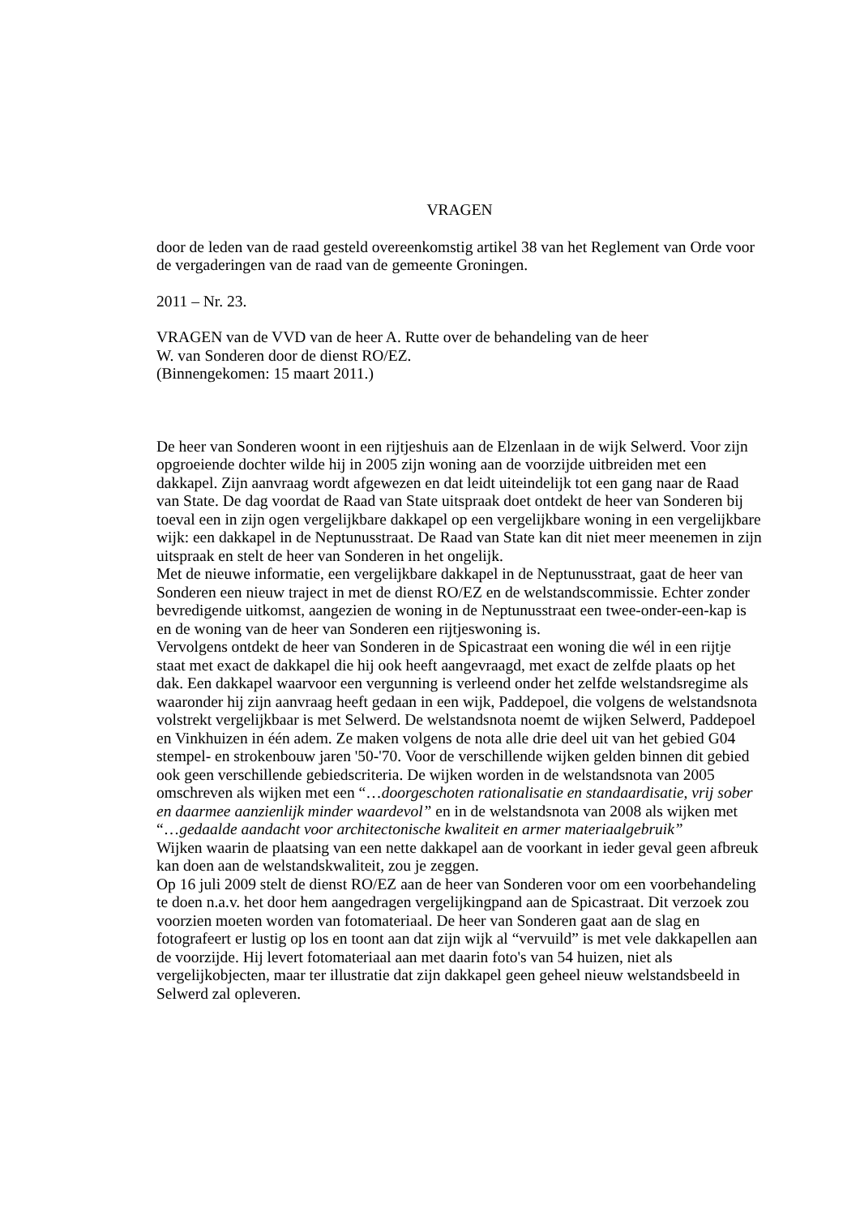VRAGEN
door de leden van de raad gesteld overeenkomstig artikel 38 van het Reglement van Orde voor de vergaderingen van de raad van de gemeente Groningen.
2011 – Nr. 23.
VRAGEN van de VVD van de heer A. Rutte over de behandeling van de heer
W. van Sonderen door de dienst RO/EZ.
(Binnengekomen: 15 maart 2011.)
De heer van Sonderen woont in een rijtjeshuis aan de Elzenlaan in de wijk Selwerd. Voor zijn opgroeiende dochter wilde hij in 2005 zijn woning aan de voorzijde uitbreiden met een dakkapel. Zijn aanvraag wordt afgewezen en dat leidt uiteindelijk tot een gang naar de Raad van State. De dag voordat de Raad van State uitspraak doet ontdekt de heer van Sonderen bij toeval een in zijn ogen vergelijkbare dakkapel op een vergelijkbare woning in een vergelijkbare wijk: een dakkapel in de Neptunusstraat. De Raad van State kan dit niet meer meenemen in zijn uitspraak en stelt de heer van Sonderen in het ongelijk.
Met de nieuwe informatie, een vergelijkbare dakkapel in de Neptunusstraat, gaat de heer van Sonderen een nieuw traject in met de dienst RO/EZ en de welstandscommissie. Echter zonder bevredigende uitkomst, aangezien de woning in de Neptunusstraat een twee-onder-een-kap is en de woning van de heer van Sonderen een rijtjeswoning is.
Vervolgens ontdekt de heer van Sonderen in de Spicastraat een woning die wél in een rijtje staat met exact de dakkapel die hij ook heeft aangevraagd, met exact de zelfde plaats op het dak. Een dakkapel waarvoor een vergunning is verleend onder het zelfde welstandsregime als waaronder hij zijn aanvraag heeft gedaan in een wijk, Paddepoel, die volgens de welstandsnota volstrekt vergelijkbaar is met Selwerd. De welstandsnota noemt de wijken Selwerd, Paddepoel en Vinkhuizen in één adem. Ze maken volgens de nota alle drie deel uit van het gebied G04 stempel- en strokenbouw jaren '50-'70. Voor de verschillende wijken gelden binnen dit gebied ook geen verschillende gebiedscriteria. De wijken worden in de welstandsnota van 2005 omschreven als wijken met een “…doorgeschoten rationalisatie en standaardisatie, vrij sober en daarmee aanzienlijk minder waardevol” en in de welstandsnota van 2008 als wijken met “…gedaalde aandacht voor architectonische kwaliteit en armer materiaalgebruik”
Wijken waarin de plaatsing van een nette dakkapel aan de voorkant in ieder geval geen afbreuk kan doen aan de welstandskwaliteit, zou je zeggen.
Op 16 juli 2009 stelt de dienst RO/EZ aan de heer van Sonderen voor om een voorbehandeling te doen n.a.v. het door hem aangedragen vergelijkingpand aan de Spicastraat. Dit verzoek zou voorzien moeten worden van fotomateriaal. De heer van Sonderen gaat aan de slag en fotografeert er lustig op los en toont aan dat zijn wijk al “vervuild” is met vele dakkapellen aan de voorzijde. Hij levert fotomateriaal aan met daarin foto's van 54 huizen, niet als vergelijkobjecten, maar ter illustratie dat zijn dakkapel geen geheel nieuw welstandsbeeld in Selwerd zal opleveren.